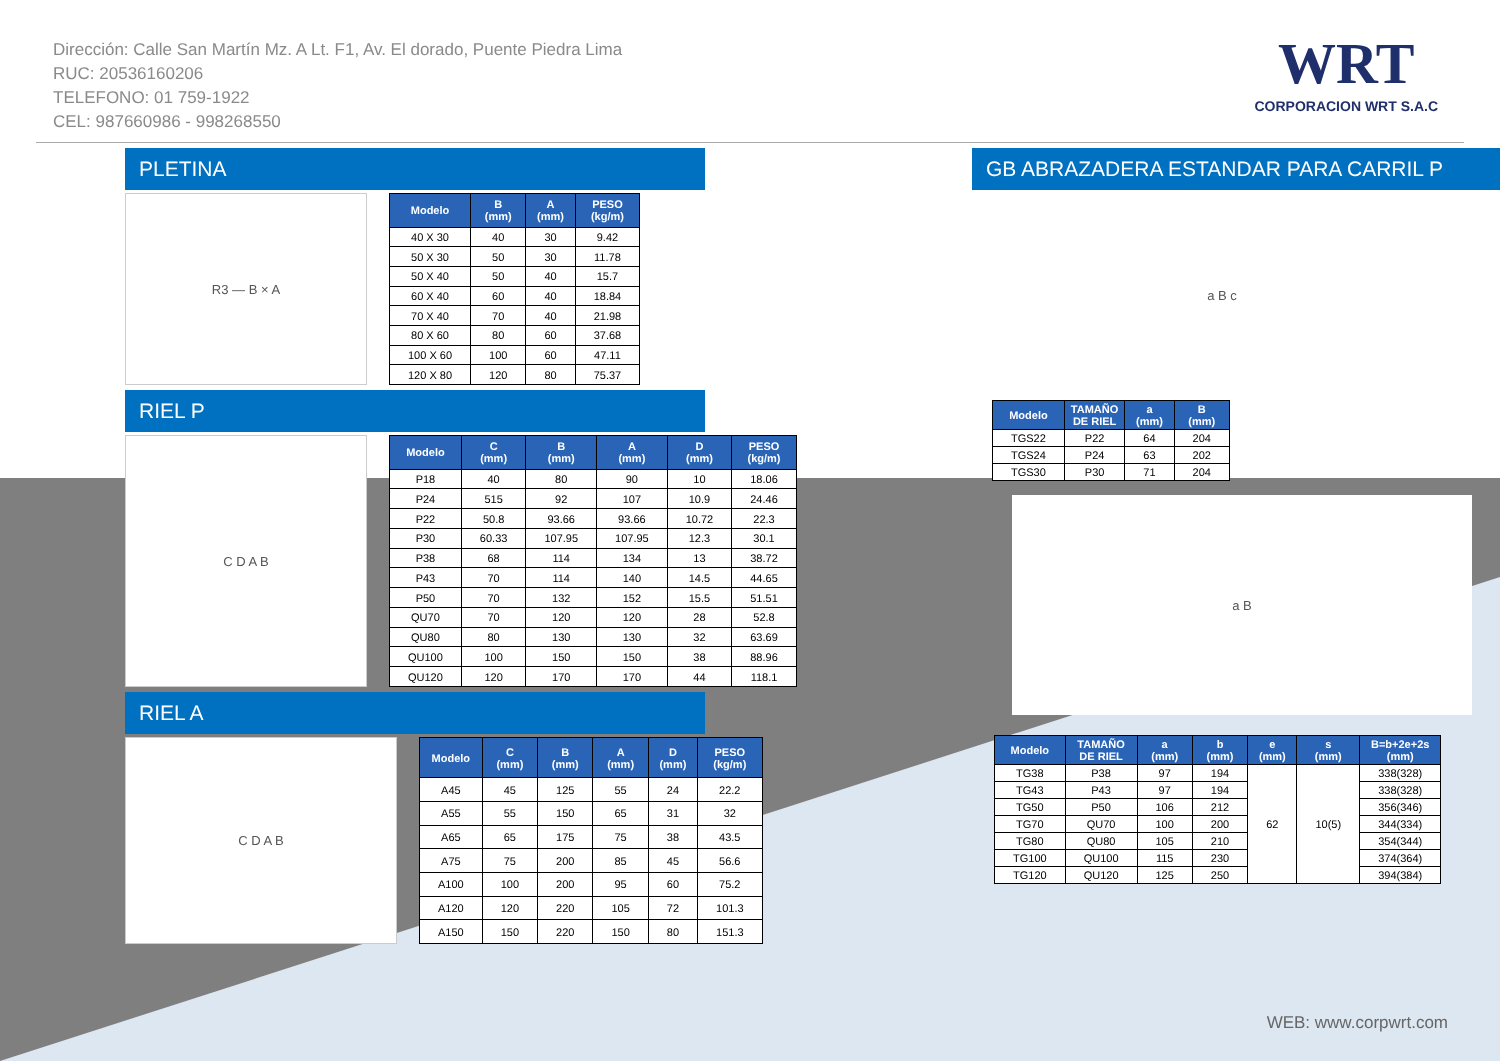Dirección: Calle San Martín Mz. A Lt. F1, Av. El dorado, Puente Piedra Lima
RUC: 20536160206
TELEFONO: 01 759-1922
CEL: 987660986 - 998268550
WRT
CORPORACION WRT S.A.C
PLETINA
R3 — B × A
| Modelo | B (mm) | A (mm) | PESO (kg/m) |
| --- | --- | --- | --- |
| 40 X 30 | 40 | 30 | 9.42 |
| 50 X 30 | 50 | 30 | 11.78 |
| 50 X 40 | 50 | 40 | 15.7 |
| 60 X 40 | 60 | 40 | 18.84 |
| 70 X 40 | 70 | 40 | 21.98 |
| 80 X 60 | 80 | 60 | 37.68 |
| 100 X 60 | 100 | 60 | 47.11 |
| 120 X 80 | 120 | 80 | 75.37 |
RIEL P
C D A B
| Modelo | C (mm) | B (mm) | A (mm) | D (mm) | PESO (kg/m) |
| --- | --- | --- | --- | --- | --- |
| P18 | 40 | 80 | 90 | 10 | 18.06 |
| P24 | 515 | 92 | 107 | 10.9 | 24.46 |
| P22 | 50.8 | 93.66 | 93.66 | 10.72 | 22.3 |
| P30 | 60.33 | 107.95 | 107.95 | 12.3 | 30.1 |
| P38 | 68 | 114 | 134 | 13 | 38.72 |
| P43 | 70 | 114 | 140 | 14.5 | 44.65 |
| P50 | 70 | 132 | 152 | 15.5 | 51.51 |
| QU70 | 70 | 120 | 120 | 28 | 52.8 |
| QU80 | 80 | 130 | 130 | 32 | 63.69 |
| QU100 | 100 | 150 | 150 | 38 | 88.96 |
| QU120 | 120 | 170 | 170 | 44 | 118.1 |
RIEL A
C D A B
| Modelo | C (mm) | B (mm) | A (mm) | D (mm) | PESO (kg/m) |
| --- | --- | --- | --- | --- | --- |
| A45 | 45 | 125 | 55 | 24 | 22.2 |
| A55 | 55 | 150 | 65 | 31 | 32 |
| A65 | 65 | 175 | 75 | 38 | 43.5 |
| A75 | 75 | 200 | 85 | 45 | 56.6 |
| A100 | 100 | 200 | 95 | 60 | 75.2 |
| A120 | 120 | 220 | 105 | 72 | 101.3 |
| A150 | 150 | 220 | 150 | 80 | 151.3 |
GB ABRAZADERA ESTANDAR PARA CARRIL P
a B c
| Modelo | TAMAÑO DE RIEL | a (mm) | B (mm) |
| --- | --- | --- | --- |
| TGS22 | P22 | 64 | 204 |
| TGS24 | P24 | 63 | 202 |
| TGS30 | P30 | 71 | 204 |
a B
| Modelo | TAMAÑO DE RIEL | a (mm) | b (mm) | e (mm) | s (mm) | B=b+2e+2s (mm) |
| --- | --- | --- | --- | --- | --- | --- |
| TG38 | P38 | 97 | 194 | 62 | 10(5) | 338(328) |
| TG43 | P43 | 97 | 194 | | | 338(328) |
| TG50 | P50 | 106 | 212 | | | 356(346) |
| TG70 | QU70 | 100 | 200 | | | 344(334) |
| TG80 | QU80 | 105 | 210 | | | 354(344) |
| TG100 | QU100 | 115 | 230 | | | 374(364) |
| TG120 | QU120 | 125 | 250 | | | 394(384) |
WEB: www.corpwrt.com